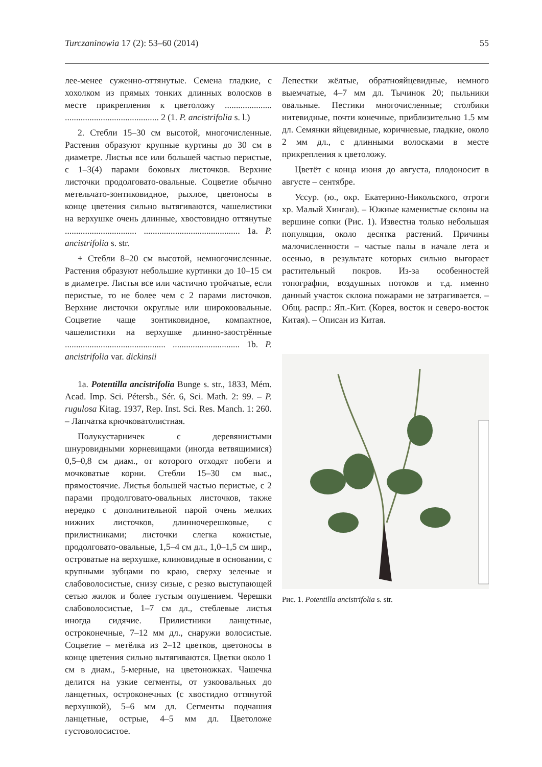Turczaninowia 17 (2): 53–60 (2014) 55
лее-менее суженно-оттянутые. Семена гладкие, с хохолком из прямых тонких длинных волосков в месте прикрепления к цветоложу ..................... .......................................... 2 (1. P. ancistrifolia s. l.)
2. Стебли 15–30 см высотой, многочисленные. Растения образуют крупные куртины до 30 см в диаметре. Листья все или большей частью перистые, с 1–3(4) парами боковых листочков. Верхние листочки продолговато-овальные. Соцветие обычно метельчато-зонтиковидное, рыхлое, цветоносы в конце цветения сильно вытягиваются, чашелистики на верхушке очень длинные, хвостовидно оттянутые ................................ ........................................... 1a. P. ancistrifolia s. str.
+ Стебли 8–20 см высотой, немногочисленные. Растения образуют небольшие куртинки до 10–15 см в диаметре. Листья все или частично тройчатые, если перистые, то не более чем с 2 парами листочков. Верхние листочки округлые или широкоовальные. Соцветие чаще зонтиковидное, компактное, чашелистики на верхушке длинно-заострённые ............................................. .............................. 1b. P. ancistrifolia var. dickinsii
1a. Potentilla ancistrifolia Bunge s. str., 1833, Mém. Acad. Imp. Sci. Pétersb., Sér. 6, Sci. Math. 2: 99. – P. rugulosa Kitag. 1937, Rep. Inst. Sci. Res. Manch. 1: 260. – Лапчатка крючковатолистная.
Полукустарничек с деревянистыми шнуровидными корневищами (иногда ветвящимися) 0,5–0,8 см диам., от которого отходят побеги и мочковатые корни. Стебли 15–30 см выс., прямостоячие. Листья большей частью перистые, с 2 парами продолговато-овальных листочков, также нередко с дополнительной парой очень мелких нижних листочков, длинночерешковые, с прилистниками; листочки слегка кожистые, продолговато-овальные, 1,5–4 см дл., 1,0–1,5 см шир., островатые на верхушке, клиновидные в основании, с крупными зубцами по краю, сверху зеленые и слабоволосистые, снизу сизые, с резко выступающей сетью жилок и более густым опушением. Черешки слабоволосистые, 1–7 см дл., стеблевые листья иногда сидячие. Прилистники ланцетные, остроконечные, 7–12 мм дл., снаружи волосистые. Соцветие – метёлка из 2–12 цветков, цветоносы в конце цветения сильно вытягиваются. Цветки около 1 см в диам., 5-мерные, на цветоножках. Чашечка делится на узкие сегменты, от узкоовальных до ланцетных, остроконечных (с хвостидно оттянутой верхушкой), 5–6 мм дл. Сегменты подчашия ланцетные, острые, 4–5 мм дл. Цветоложе густоволосистое.
Лепестки жёлтые, обратнояйцевидные, немного выемчатые, 4–7 мм дл. Тычинок 20; пыльники овальные. Пестики многочисленные; столбики нитевидные, почти конечные, приблизительно 1.5 мм дл. Семянки яйцевидные, коричневые, гладкие, около 2 мм дл., с длинными волосками в месте прикрепления к цветоложу.
Цветёт с конца июня до августа, плодоносит в августе – сентябре.
Уссур. (ю., окр. Екатерино-Никольского, отроги хр. Малый Хинган). – Южные каменистые склоны на вершине сопки (Рис. 1). Известна только небольшая популяция, около десятка растений. Причины малочисленности – частые палы в начале лета и осенью, в результате которых сильно выгорает растительный покров. Из-за особенностей топографии, воздушных потоков и т.д. именно данный участок склона пожарами не затрагивается. – Общ. распр.: Яп.-Кит. (Корея, восток и северо-восток Китая). – Описан из Китая.
Рис. 1. Potentilla ancistrifolia s. str.